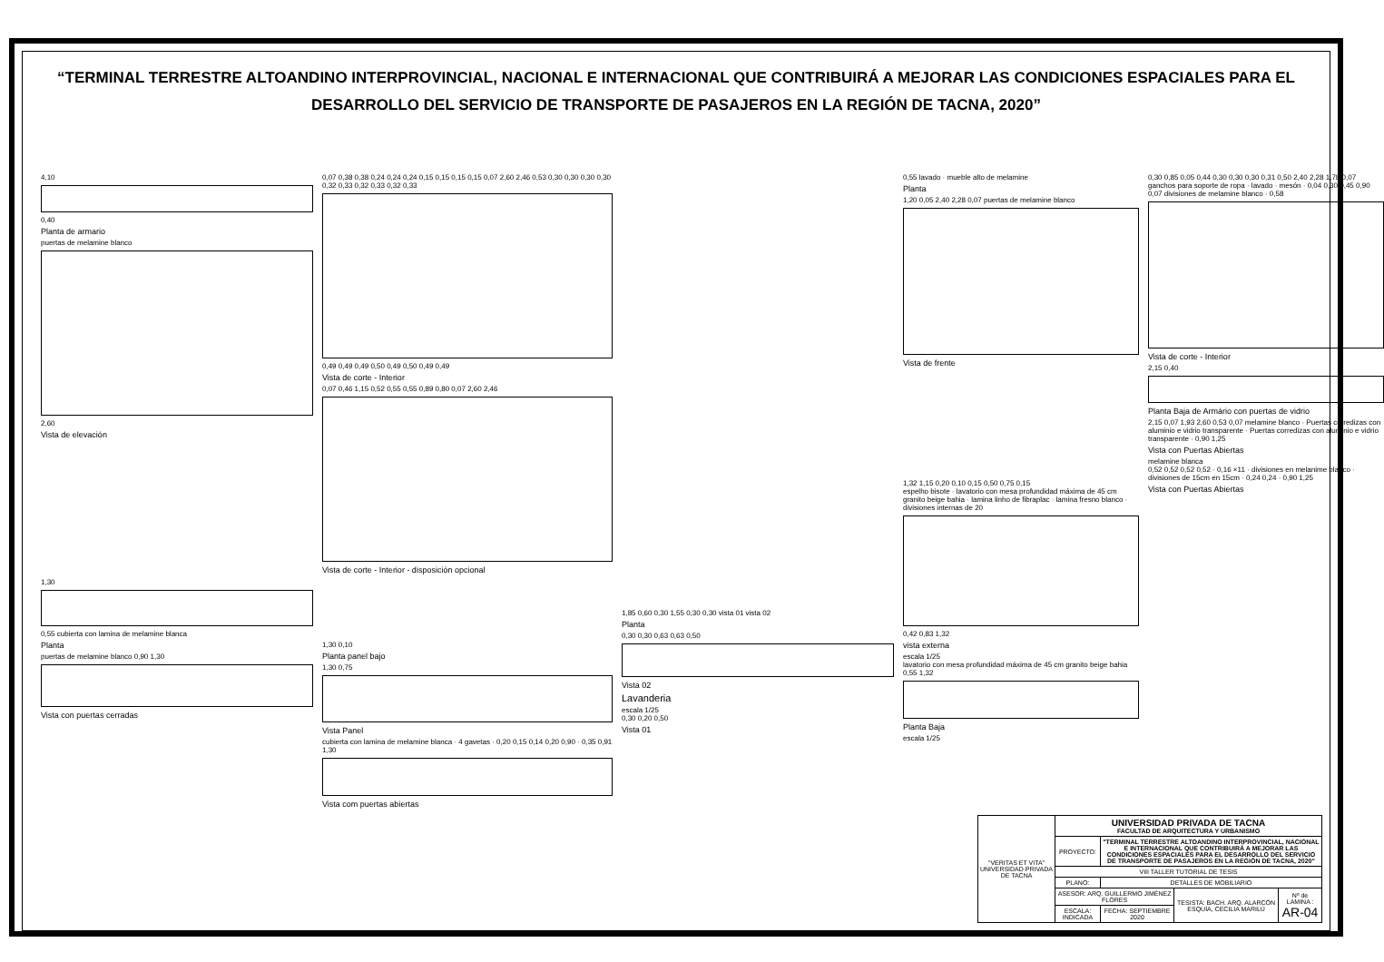“TERMINAL TERRESTRE ALTOANDINO INTERPROVINCIAL, NACIONAL E INTERNACIONAL QUE CONTRIBUIRÁ A MEJORAR LAS CONDICIONES ESPACIALES PARA EL DESARROLLO DEL SERVICIO DE TRANSPORTE DE PASAJEROS EN LA REGIÓN DE TACNA, 2020”
4,10
0,40
Planta de armario
puertas de melamine blanco
2,60
Vista de elevación
1,30
0,55 cubierta con lamina de melamine blanca
Planta
puertas de melamine blanco 0,90 1,30
Vista con puertas cerradas
0,07 0,38 0,38 0,24 0,24 0,24 0,15 0,15 0,15 0,15 0,07 2,60 2,46 0,53 0,30 0,30 0,30 0,30 0,32 0,33 0,32 0,33 0,32 0,33
0,49 0,49 0,49 0,50 0,49 0,50 0,49 0,49
Vista de corte - Interior
0,07 0,46 1,15 0,52 0,55 0,55 0,89 0,80 0,07 2,60 2,46
Vista de corte - Interior - disposición opcional
1,30 0,10
Planta panel bajo
1,30 0,75
Vista Panel
cubierta con lamina de melamine blanca · 4 gavetas · 0,20 0,15 0,14 0,20 0,90 · 0,35 0,91 1,30
Vista com puertas abiertas
1,85 0,60 0,30 1,55 0,30 0,30 vista 01 vista 02
Planta
0,30 0,30 0,63 0,63 0,50
Vista 02
Lavanderia
escala 1/25
0,30 0,20 0,50
Vista 01
0,55 lavado · mueble alto de melamine
Planta
1,20 0,05 2,40 2,28 0,07 puertas de melamine blanco
Vista de frente
1,32 1,15 0,20 0,10 0,15 0,50 0,75 0,15
espelho bisote · lavatorio con mesa profundidad máxima de 45 cm granito beige bahia · lamina linho de fibraplac · lamina fresno blanco · divisiones internas de 20
0,42 0,83 1,32
vista externa
escala 1/25
lavatorio con mesa profundidad máxima de 45 cm granito beige bahia 0,55 1,32
Planta Baja
escala 1/25
0,30 0,85 0,05 0,44 0,30 0,30 0,30 0,31 0,50 2,40 2,28 1,78 0,07 ganchos para soporte de ropa · lavado · mesón · 0,04 0,30 0,45 0,90 0,07 divisiones de melamine blanco · 0,58
Vista de corte - Interior
2,15 0,40
Planta Baja de Armário con puertas de vidrio
2,15 0,07 1,93 2,60 0,53 0,07 melamine blanco · Puertas corredizas con aluminio e vidrio transparente · Puertas corredizas con aluminio e vidrio transparente · 0,90 1,25
Vista con Puertas Abiertas
melamine blanca
0,52 0,52 0,52 0,52 · 0,16 ×11 · divisiones en melanime blanco · divisiones de 15cm en 15cm · 0,24 0,24 · 0,90 1,25
Vista con Puertas Abiertas
| "VERITAS ET VITA" UNIVERSIDAD PRIVADA DE TACNA | UNIVERSIDAD PRIVADA DE TACNA FACULTAD DE ARQUITECTURA Y URBANISMO | | | |
| | PROYECTO: | "TERMINAL TERRESTRE ALTOANDINO INTERPROVINCIAL, NACIONAL E INTERNACIONAL QUE CONTRIBUIRÁ A MEJORAR LAS CONDICIONES ESPACIALES PARA EL DESARROLLO DEL SERVICIO DE TRANSPORTE DE PASAJEROS EN LA REGIÓN DE TACNA, 2020" | | |
| | VIII TALLER TUTORIAL DE TESIS | | | |
| | PLANO: | DETALLES DE MOBILIARIO | | |
| | ASESOR: ARQ. GUILLERMO JIMÉNEZ FLORES | | TESISTA: BACH. ARQ. ALARCÓN ESQUÍA, CECILIA MARILÚ | Nº de LAMINA : AR-04 |
| | ESCALA: INDICADA | FECHA: SEPTIEMBRE 2020 | | |